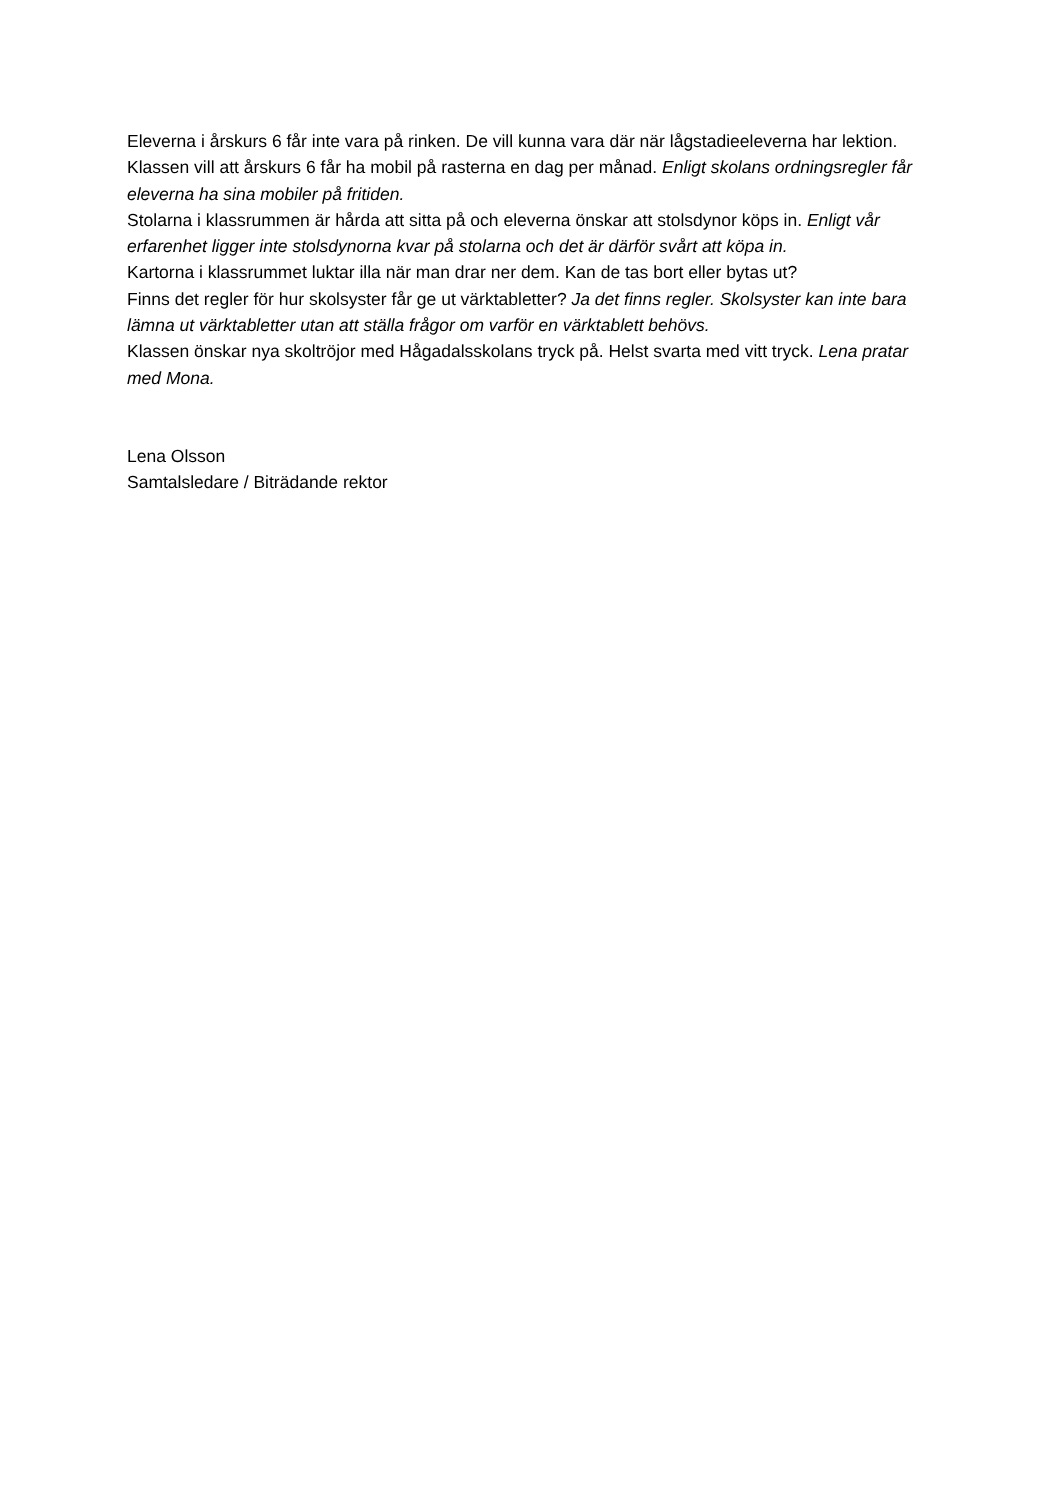Eleverna i årskurs 6 får inte vara på rinken. De vill kunna vara där när lågstadieeleverna har lektion.
Klassen vill att årskurs 6 får ha mobil på rasterna en dag per månad. Enligt skolans ordningsregler får eleverna ha sina mobiler på fritiden.
Stolarna i klassrummen är hårda att sitta på och eleverna önskar att stolsdynor köps in. Enligt vår erfarenhet ligger inte stolsdynorna kvar på stolarna och det är därför svårt att köpa in.
Kartorna i klassrummet luktar illa när man drar ner dem. Kan de tas bort eller bytas ut?
Finns det regler för hur skolsyster får ge ut värktabletter? Ja det finns regler. Skolsyster kan inte bara lämna ut värktabletter utan att ställa frågor om varför en värktablett behövs.
Klassen önskar nya skoltröjor med Hågadalsskolans tryck på. Helst svarta med vitt tryck. Lena pratar med Mona.
Lena Olsson
Samtalsledare / Biträdande rektor